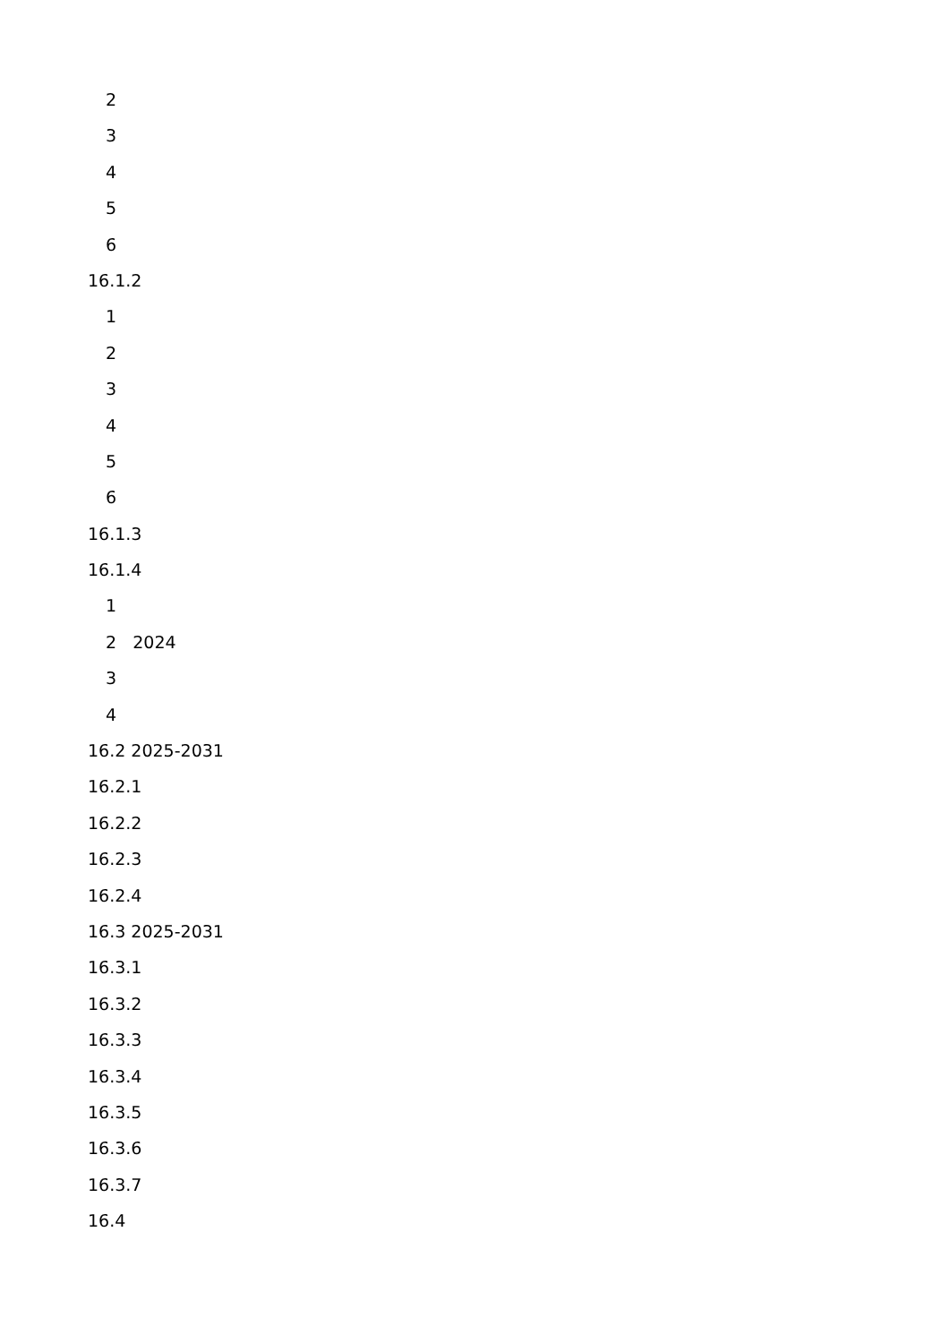2
3
4
5
6
16.1.2
1
2
3
4
5
6
16.1.3
16.1.4
1
2 2024
3
4
16.2 2025-2031
16.2.1
16.2.2
16.2.3
16.2.4
16.3 2025-2031
16.3.1
16.3.2
16.3.3
16.3.4
16.3.5
16.3.6
16.3.7
16.4